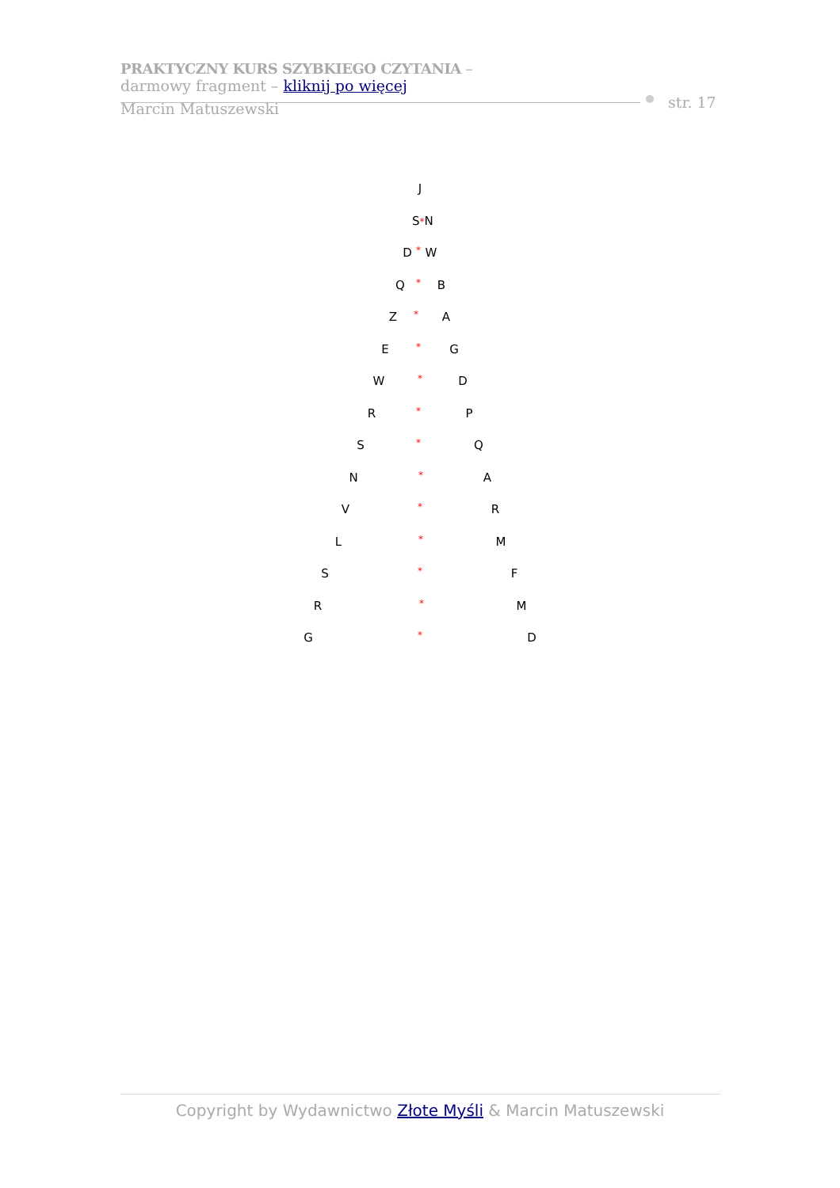PRAKTYCZNY KURS SZYBKIEGO CZYTANIA –
darmowy fragment – kliknij po więcej
Marcin Matuszewski
str. 17
J
S*N
D * W
Q * B
Z * A
E * G
W * D
R * P
S * Q
N * A
V * R
L * M
S * F
R * M
G * D
Copyright by Wydawnictwo Złote Myśli & Marcin Matuszewski